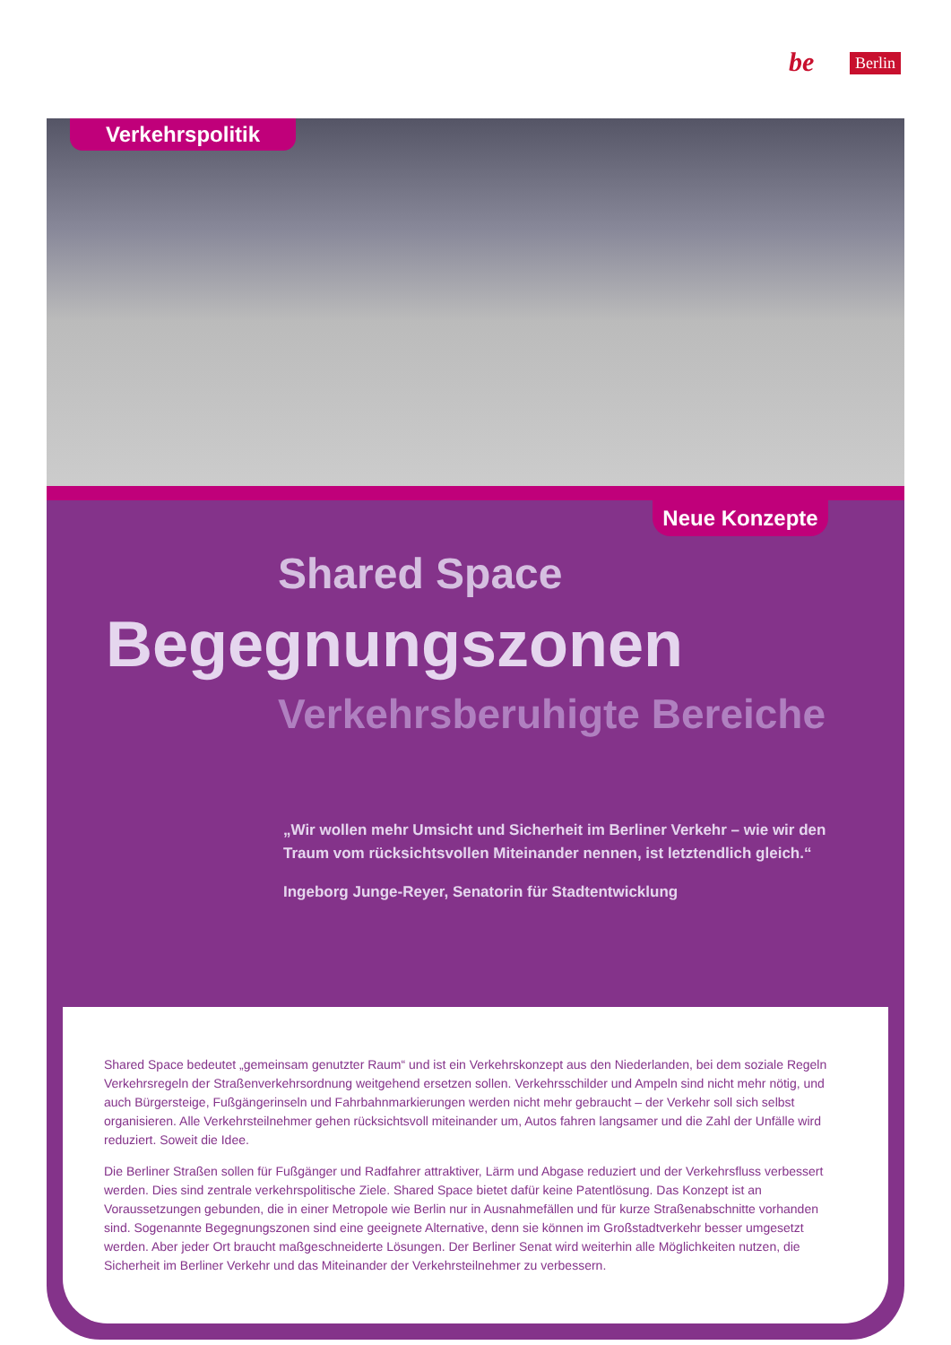be Berlin
Verkehrspolitik
Neue Konzepte
Shared Space
Begegnungszonen
Verkehrsberuhigte Bereiche
„Wir wollen mehr Umsicht und Sicherheit im Berliner Verkehr – wie wir den Traum vom rücksichtsvollen Miteinander nennen, ist letztendlich gleich.“
Ingeborg Junge-Reyer, Senatorin für Stadtentwicklung
Shared Space bedeutet „gemeinsam genutzter Raum“ und ist ein Verkehrskonzept aus den Niederlanden, bei dem soziale Regeln Verkehrsregeln der Straßenverkehrsordnung weitgehend ersetzen sollen. Verkehrsschilder und Ampeln sind nicht mehr nötig, und auch Bürgersteige, Fußgängerinseln und Fahrbahnmarkierungen werden nicht mehr gebraucht – der Verkehr soll sich selbst organisieren. Alle Verkehrsteilnehmer gehen rücksichtsvoll miteinander um, Autos fahren langsamer und die Zahl der Unfälle wird reduziert. Soweit die Idee.
Die Berliner Straßen sollen für Fußgänger und Radfahrer attraktiver, Lärm und Abgase reduziert und der Verkehrsfluss verbessert werden. Dies sind zentrale verkehrspolitische Ziele. Shared Space bietet dafür keine Patentlösung. Das Konzept ist an Voraussetzungen gebunden, die in einer Metropole wie Berlin nur in Ausnahmefällen und für kurze Straßenabschnitte vorhanden sind. Sogenannte Begegnungszonen sind eine geeignete Alternative, denn sie können im Großstadtverkehr besser umgesetzt werden. Aber jeder Ort braucht maßgeschneiderte Lösungen. Der Berliner Senat wird weiterhin alle Möglichkeiten nutzen, die Sicherheit im Berliner Verkehr und das Miteinander der Verkehrsteilnehmer zu verbessern.